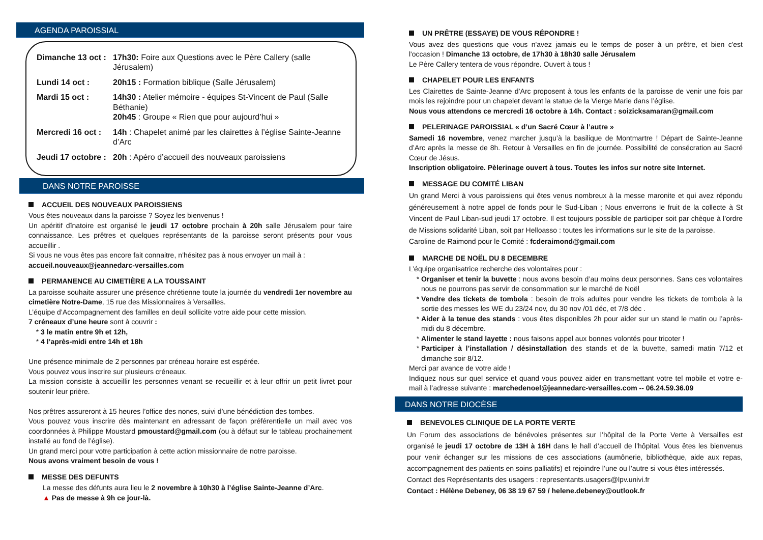AGENDA PAROISSIAL
| Dimanche 13 oct : | 17h30: Foire aux Questions avec le Père Callery (salle Jérusalem) |
| Lundi 14 oct : | 20h15 : Formation biblique (Salle Jérusalem) |
| Mardi 15 oct : | 14h30 : Atelier mémoire - équipes St-Vincent de Paul (Salle Béthanie) 20h45 : Groupe « Rien que pour aujourd’hui » |
| Mercredi 16 oct : | 14h : Chapelet animé par les clairettes à l’église Sainte-Jeanne d’Arc |
| Jeudi 17 octobre : | 20h : Apéro d’accueil des nouveaux paroissiens |
DANS NOTRE PAROISSE
ACCUEIL DES NOUVEAUX PAROISSIENS
Vous êtes nouveaux dans la paroisse ? Soyez les bienvenus !
Un apéritif dînatoire est organisé le jeudi 17 octobre prochain à 20h salle Jérusalem pour faire connaissance. Les prêtres et quelques représentants de la paroisse seront présents pour vous accueillir .
Si vous ne vous êtes pas encore fait connaitre, n’hésitez pas à nous envoyer un mail à :
accueil.nouveaux@jeannedarc-versailles.com
PERMANENCE AU CIMETIÈRE A LA TOUSSAINT
La paroisse souhaite assurer une présence chrétienne toute la journée du vendredi 1er novembre au cimetière Notre-Dame, 15 rue des Missionnaires à Versailles.
L’équipe d’Accompagnement des familles en deuil sollicite votre aide pour cette mission.
7 créneaux d’une heure sont à couvrir :
3 le matin entre 9h et 12h,
4 l’après-midi entre 14h et 18h
Une présence minimale de 2 personnes par créneau horaire est espérée.
Vous pouvez vous inscrire sur plusieurs créneaux.
La mission consiste à accueillir les personnes venant se recueillir et à leur offrir un petit livret pour soutenir leur prière.
Nos prêtres assureront à 15 heures l’office des nones, suivi d’une bénédiction des tombes.
Vous pouvez vous inscrire dès maintenant en adressant de façon préférentielle un mail avec vos coordonnées à Philippe Moustard pmoustard@gmail.com (ou à défaut sur le tableau prochainement installé au fond de l’église).
Un grand merci pour votre participation à cette action missionnaire de notre paroisse.
Nous avons vraiment besoin de vous !
MESSE DES DEFUNTS
La messe des défunts aura lieu le 2 novembre à 10h30 à l’église Sainte-Jeanne d’Arc.
▲ Pas de messe à 9h ce jour-là.
UN PRÊTRE (ESSAYE) DE VOUS RÉPONDRE !
Vous avez des questions que vous n'avez jamais eu le temps de poser à un prêtre, et bien c'est l'occasion ! Dimanche 13 octobre, de 17h30 à 18h30 salle Jérusalem
Le Père Callery tentera de vous répondre. Ouvert à tous !
CHAPELET POUR LES ENFANTS
Les Clairettes de Sainte-Jeanne d’Arc proposent à tous les enfants de la paroisse de venir une fois par mois les rejoindre pour un chapelet devant la statue de la Vierge Marie dans l’église.
Nous vous attendons ce mercredi 16 octobre à 14h. Contact : soizicksamaran@gmail.com
PELERINAGE PAROISSIAL « d’un Sacré Cœur à l’autre »
Samedi 16 novembre, venez marcher jusqu’à la basilique de Montmartre ! Départ de Sainte-Jeanne d’Arc après la messe de 8h. Retour à Versailles en fin de journée. Possibilité de consécration au Sacré Cœur de Jésus.
Inscription obligatoire. Pèlerinage ouvert à tous. Toutes les infos sur notre site Internet.
MESSAGE DU COMITÉ LIBAN
Un grand Merci à vous paroissiens qui êtes venus nombreux à la messe maronite et qui avez répondu généreusement à notre appel de fonds pour le Sud-Liban ; Nous enverrons le fruit de la collecte à St Vincent de Paul Liban-sud jeudi 17 octobre. Il est toujours possible de participer soit par chèque à l’ordre de Missions solidarité Liban, soit par Helloasso : toutes les informations sur le site de la paroisse.
Caroline de Raimond pour le Comité : fcderaimond@gmail.com
MARCHE DE NOËL DU 8 DECEMBRE
L’équipe organisatrice recherche des volontaires pour :
Organiser et tenir la buvette : nous avons besoin d’au moins deux personnes. Sans ces volontaires nous ne pourrons pas servir de consommation sur le marché de Noël
Vendre des tickets de tombola : besoin de trois adultes pour vendre les tickets de tombola à la sortie des messes les WE du 23/24 nov, du 30 nov /01 déc, et 7/8 déc .
Aider à la tenue des stands : vous êtes disponibles 2h pour aider sur un stand le matin ou l’après-midi du 8 décembre.
Alimenter le stand layette : nous faisons appel aux bonnes volontés pour tricoter !
Participer à l’installation / désinstallation des stands et de la buvette, samedi matin 7/12 et dimanche soir 8/12.
Merci par avance de votre aide !
Indiquez nous sur quel service et quand vous pouvez aider en transmettant votre tel mobile et votre e-mail à l’adresse suivante : marchedenoel@jeannedarc-versailles.com -- 06.24.59.36.09
DANS NOTRE DIOCÈSE
BENEVOLES CLINIQUE DE LA PORTE VERTE
Un Forum des associations de bénévoles présentes sur l’hôpital de la Porte Verte à Versailles est organisé le jeudi 17 octobre de 13H à 16H dans le hall d’accueil de l’hôpital. Vous êtes les bienvenus pour venir échanger sur les missions de ces associations (aumônerie, bibliothèque, aide aux repas, accompagnement des patients en soins palliatifs) et rejoindre l’une ou l’autre si vous êtes intéressés.
Contact des Représentants des usagers : representants.usagers@lpv.univi.fr
Contact : Hélène Debeney, 06 38 19 67 59 / helene.debeney@outlook.fr